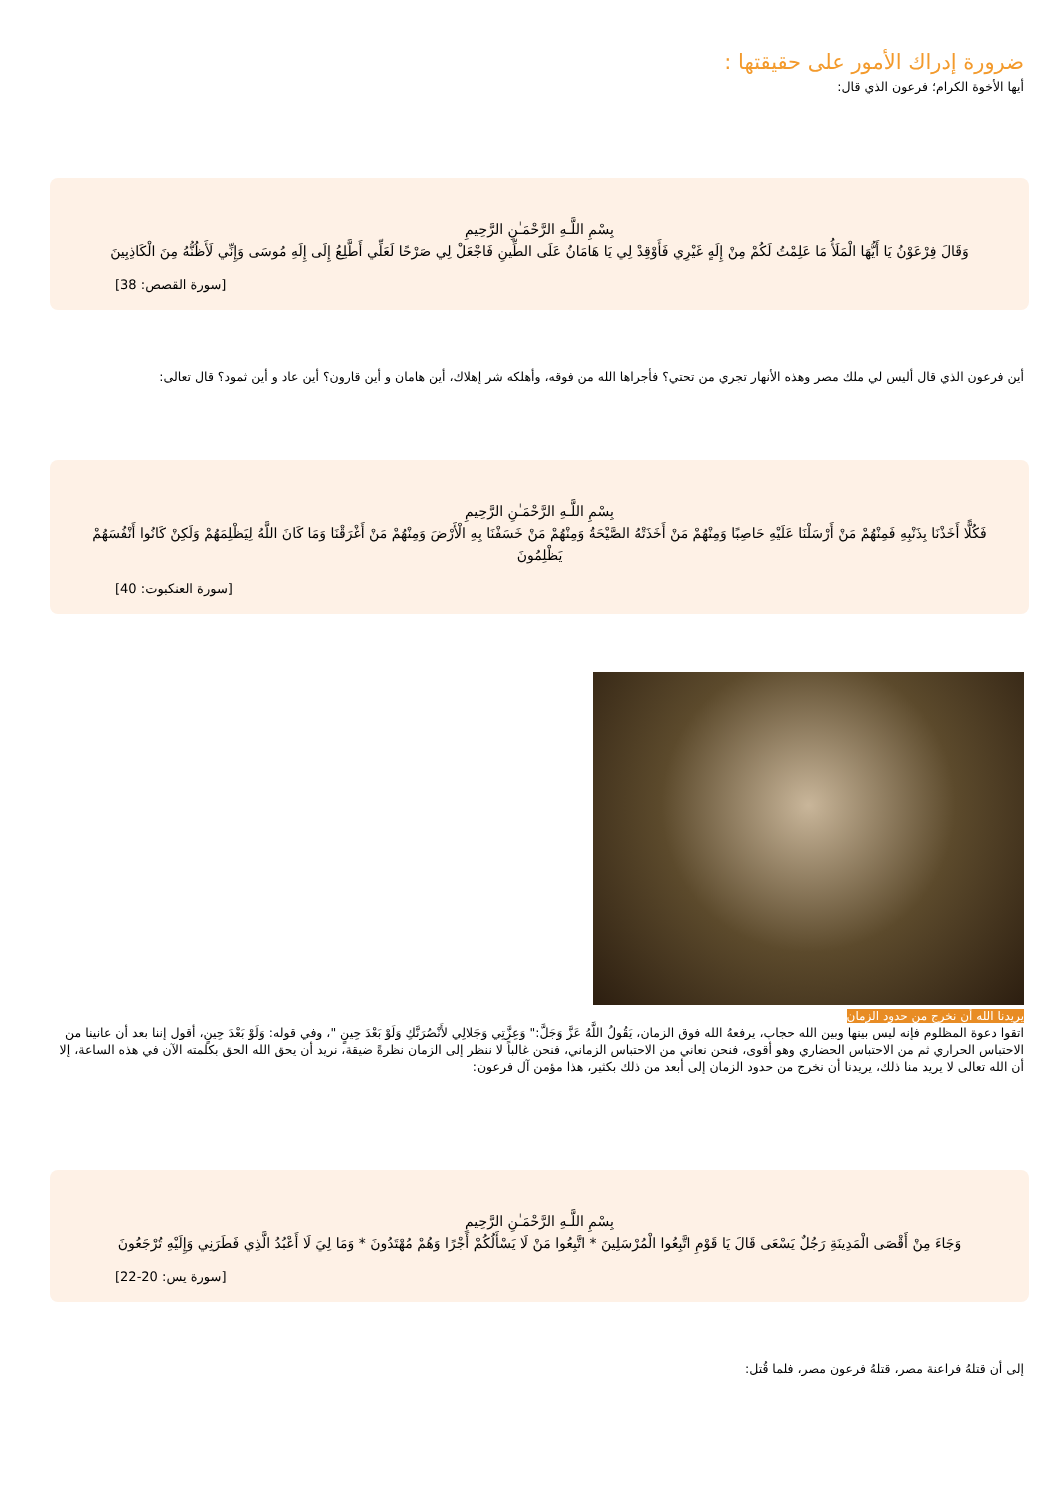ضرورة إدراك الأمور على حقيقتها :
أيها الأخوة الكرام؛ فرعون الذي قال:
بِسْمِ اللَّـهِ الرَّحْمَـٰنِ الرَّحِيمِ
وَقَالَ فِرْعَوْنُ يَا أَيُّهَا الْمَلَأُ مَا عَلِمْتُ لَكُمْ مِنْ إِلَهٍ غَيْرِي فَأَوْقِدْ لِي يَا هَامَانُ عَلَى الطِّينِ فَاجْعَلْ لِي صَرْحًا لَعَلِّي أَطَّلِعُ إِلَى إِلَهِ مُوسَى وَإِنِّي لَأَظُنُّهُ مِنَ الْكَاذِبِينَ
[سورة القصص: 38]
أين فرعون الذي قال أليس لي ملك مصر وهذه الأنهار تجري من تحتي؟ فأجراها الله من فوقه، وأهلكه شر إهلاك، أين هامان و أين قارون؟ أين عاد و أين ثمود؟ قال تعالى:
بِسْمِ اللَّـهِ الرَّحْمَـٰنِ الرَّحِيمِ
فَكُلًّا أَخَذْنَا بِذَنْبِهِ فَمِنْهُمْ مَنْ أَرْسَلْنَا عَلَيْهِ حَاصِبًا وَمِنْهُمْ مَنْ أَخَذَتْهُ الصَّيْحَةُ وَمِنْهُمْ مَنْ خَسَفْنَا بِهِ الْأَرْضَ وَمِنْهُمْ مَنْ أَغْرَقْنَا وَمَا كَانَ اللَّهُ لِيَظْلِمَهُمْ وَلَكِنْ كَانُوا أَنْفُسَهُمْ يَظْلِمُونَ
[سورة العنكبوت: 40]
يريدنا الله أن نخرج من حدود الزمان
اتقوا دعوة المظلوم فإنه ليس بينها وبين الله حجاب، يرفعهُ الله فوق الزمان، يَقُولُ اللَّهُ عَزَّ وَجَلَّ:" وَعِزَّتِي وَجَلالِي لأَنْصُرَنَّكِ وَلَوْ بَعْدَ حِينٍ "، وفي قوله: وَلَوْ بَعْدَ حِينٍ، أقول إننا بعد أن عانينا من الاحتباس الحراري ثم من الاحتباس الحضاري وهو أقوى، فنحن نعاني من الاحتباس الزماني، فنحن غالباً لا ننظر إلى الزمان نظرةً ضيقة، نريد أن يحق الله الحق بكلمته الآن في هذه الساعة، إلا أن الله تعالى لا يريد منا ذلك، يريدنا أن نخرج من حدود الزمان إلى أبعد من ذلك بكثير، هذا مؤمن آل فرعون:
بِسْمِ اللَّـهِ الرَّحْمَـٰنِ الرَّحِيمِ
وَجَاءَ مِنْ أَقْصَى الْمَدِينَةِ رَجُلٌ يَسْعَى قَالَ يَا قَوْمِ اتَّبِعُوا الْمُرْسَلِينَ * اتَّبِعُوا مَنْ لَا يَسْأَلُكُمْ أَجْرًا وَهُمْ مُهْتَدُونَ * وَمَا لِيَ لَا أَعْبُدُ الَّذِي فَطَرَنِي وَإِلَيْهِ تُرْجَعُونَ
[سورة يس: 20-22]
إلى أن قتلهُ فراعنة مصر، قتلهُ فرعون مصر، فلما قُتل: